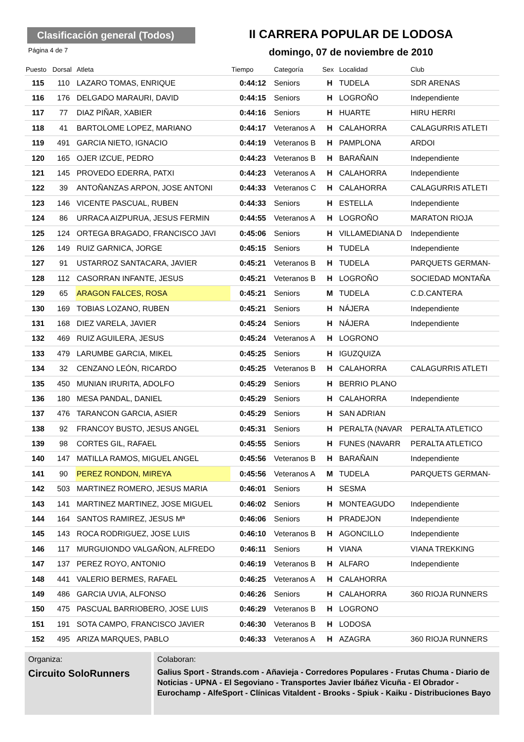Clasificación general (Todos)
II CARRERA POPULAR DE LODOSA
Página 4 de 7
domingo, 07 de noviembre de 2010
| Puesto | Dorsal | Atleta | Tiempo | Categoría | Sex | Localidad | Club |
| --- | --- | --- | --- | --- | --- | --- | --- |
| 115 | 110 | LAZARO TOMAS, ENRIQUE | 0:44:12 | Seniors | H | TUDELA | SDR ARENAS |
| 116 | 176 | DELGADO MARAURI, DAVID | 0:44:15 | Seniors | H | LOGROÑO | Independiente |
| 117 | 77 | DIAZ PIÑAR, XABIER | 0:44:16 | Seniors | H | HUARTE | HIRU HERRI |
| 118 | 41 | BARTOLOME LOPEZ, MARIANO | 0:44:17 | Veteranos A | H | CALAHORRA | CALAGURRIS ATLETI |
| 119 | 491 | GARCIA NIETO, IGNACIO | 0:44:19 | Veteranos B | H | PAMPLONA | ARDOI |
| 120 | 165 | OJER IZCUE, PEDRO | 0:44:23 | Veteranos B | H | BARAÑAIN | Independiente |
| 121 | 145 | PROVEDO EDERRA, PATXI | 0:44:23 | Veteranos A | H | CALAHORRA | Independiente |
| 122 | 39 | ANTOÑANZAS ARPON, JOSE ANTONI | 0:44:33 | Veteranos C | H | CALAHORRA | CALAGURRIS ATLETI |
| 123 | 146 | VICENTE PASCUAL, RUBEN | 0:44:33 | Seniors | H | ESTELLA | Independiente |
| 124 | 86 | URRACA AIZPURUA, JESUS FERMIN | 0:44:55 | Veteranos A | H | LOGROÑO | MARATON RIOJA |
| 125 | 124 | ORTEGA BRAGADO, FRANCISCO JAVI | 0:45:06 | Seniors | H | VILLAMEDIANA D | Independiente |
| 126 | 149 | RUIZ GARNICA, JORGE | 0:45:15 | Seniors | H | TUDELA | Independiente |
| 127 | 91 | USTARROZ SANTACARA, JAVIER | 0:45:21 | Veteranos B | H | TUDELA | PARQUETS GERMAN- |
| 128 | 112 | CASORRAN INFANTE, JESUS | 0:45:21 | Veteranos B | H | LOGROÑO | SOCIEDAD MONTAÑA |
| 129 | 65 | ARAGON FALCES, ROSA | 0:45:21 | Seniors | M | TUDELA | C.D.CANTERA |
| 130 | 169 | TOBIAS LOZANO, RUBEN | 0:45:21 | Seniors | H | NÁJERA | Independiente |
| 131 | 168 | DIEZ VARELA, JAVIER | 0:45:24 | Seniors | H | NÁJERA | Independiente |
| 132 | 469 | RUIZ AGUILERA, JESUS | 0:45:24 | Veteranos A | H | LOGRONO | |
| 133 | 479 | LARUMBE GARCIA, MIKEL | 0:45:25 | Seniors | H | IGUZQUIZA | |
| 134 | 32 | CENZANO LEÓN, RICARDO | 0:45:25 | Veteranos B | H | CALAHORRA | CALAGURRIS ATLETI |
| 135 | 450 | MUNIAN IRURITA, ADOLFO | 0:45:29 | Seniors | H | BERRIO PLANO | |
| 136 | 180 | MESA PANDAL, DANIEL | 0:45:29 | Seniors | H | CALAHORRA | Independiente |
| 137 | 476 | TARANCON GARCIA, ASIER | 0:45:29 | Seniors | H | SAN ADRIAN | |
| 138 | 92 | FRANCOY BUSTO, JESUS ANGEL | 0:45:31 | Seniors | H | PERALTA (NAVAR | PERALTA ATLETICO |
| 139 | 98 | CORTES GIL, RAFAEL | 0:45:55 | Seniors | H | FUNES (NAVARR | PERALTA ATLETICO |
| 140 | 147 | MATILLA RAMOS, MIGUEL ANGEL | 0:45:56 | Veteranos B | H | BARAÑAIN | Independiente |
| 141 | 90 | PEREZ RONDON, MIREYA | 0:45:56 | Veteranos A | M | TUDELA | PARQUETS GERMAN- |
| 142 | 503 | MARTINEZ ROMERO, JESUS MARIA | 0:46:01 | Seniors | H | SESMA | |
| 143 | 141 | MARTINEZ MARTINEZ, JOSE MIGUEL | 0:46:02 | Seniors | H | MONTEAGUDO | Independiente |
| 144 | 164 | SANTOS RAMIREZ, JESUS Mª | 0:46:06 | Seniors | H | PRADEJON | Independiente |
| 145 | 143 | ROCA RODRIGUEZ, JOSE LUIS | 0:46:10 | Veteranos B | H | AGONCILLO | Independiente |
| 146 | 117 | MURGUIONDO VALGAÑON, ALFREDO | 0:46:11 | Seniors | H | VIANA | VIANA TREKKING |
| 147 | 137 | PEREZ ROYO, ANTONIO | 0:46:19 | Veteranos B | H | ALFARO | Independiente |
| 148 | 441 | VALERIO BERMES, RAFAEL | 0:46:25 | Veteranos A | H | CALAHORRA | |
| 149 | 486 | GARCIA UVIA, ALFONSO | 0:46:26 | Seniors | H | CALAHORRA | 360 RIOJA RUNNERS |
| 150 | 475 | PASCUAL BARRIOBERO, JOSE LUIS | 0:46:29 | Veteranos B | H | LOGRONO | |
| 151 | 191 | SOTA CAMPO, FRANCISCO JAVIER | 0:46:30 | Veteranos B | H | LODOSA | |
| 152 | 495 | ARIZA MARQUES, PABLO | 0:46:33 | Veteranos A | H | AZAGRA | 360 RIOJA RUNNERS |
Organiza:
Circuito SoloRunners
Colaboran:
Galius Sport - Strands.com - Añavieja - Corredores Populares - Frutas Chuma - Diario de Noticias - UPNA - El Segoviano - Transportes Javier Ibáñez Vicuña - El Obrador - Eurochamp - AlfeSport - Clínicas Vitaldent - Brooks - Spiuk - Kaiku - Distribuciones Bayo